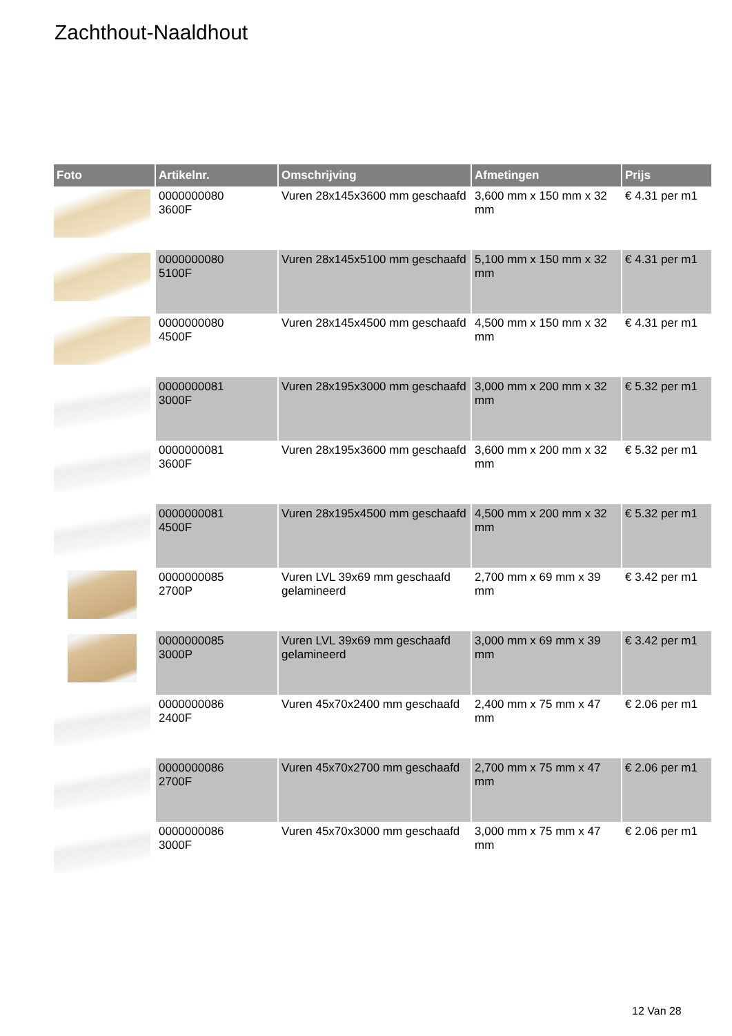Zachthout-Naaldhout
| Foto | Artikelnr. | Omschrijving | Afmetingen | Prijs |
| --- | --- | --- | --- | --- |
| | 0000000080 3600F | Vuren 28x145x3600 mm geschaafd | 3,600 mm x 150 mm x 32 mm | € 4.31 per m1 |
| | 0000000080 5100F | Vuren 28x145x5100 mm geschaafd | 5,100 mm x 150 mm x 32 mm | € 4.31 per m1 |
| | 0000000080 4500F | Vuren 28x145x4500 mm geschaafd | 4,500 mm x 150 mm x 32 mm | € 4.31 per m1 |
| | 0000000081 3000F | Vuren 28x195x3000 mm geschaafd | 3,000 mm x 200 mm x 32 mm | € 5.32 per m1 |
| | 0000000081 3600F | Vuren 28x195x3600 mm geschaafd | 3,600 mm x 200 mm x 32 mm | € 5.32 per m1 |
| | 0000000081 4500F | Vuren 28x195x4500 mm geschaafd | 4,500 mm x 200 mm x 32 mm | € 5.32 per m1 |
| | 0000000085 2700P | Vuren LVL 39x69 mm geschaafd gelamineerd | 2,700 mm x 69 mm x 39 mm | € 3.42 per m1 |
| | 0000000085 3000P | Vuren LVL 39x69 mm geschaafd gelamineerd | 3,000 mm x 69 mm x 39 mm | € 3.42 per m1 |
| | 0000000086 2400F | Vuren 45x70x2400 mm geschaafd | 2,400 mm x 75 mm x 47 mm | € 2.06 per m1 |
| | 0000000086 2700F | Vuren 45x70x2700 mm geschaafd | 2,700 mm x 75 mm x 47 mm | € 2.06 per m1 |
| | 0000000086 3000F | Vuren 45x70x3000 mm geschaafd | 3,000 mm x 75 mm x 47 mm | € 2.06 per m1 |
12 Van 28